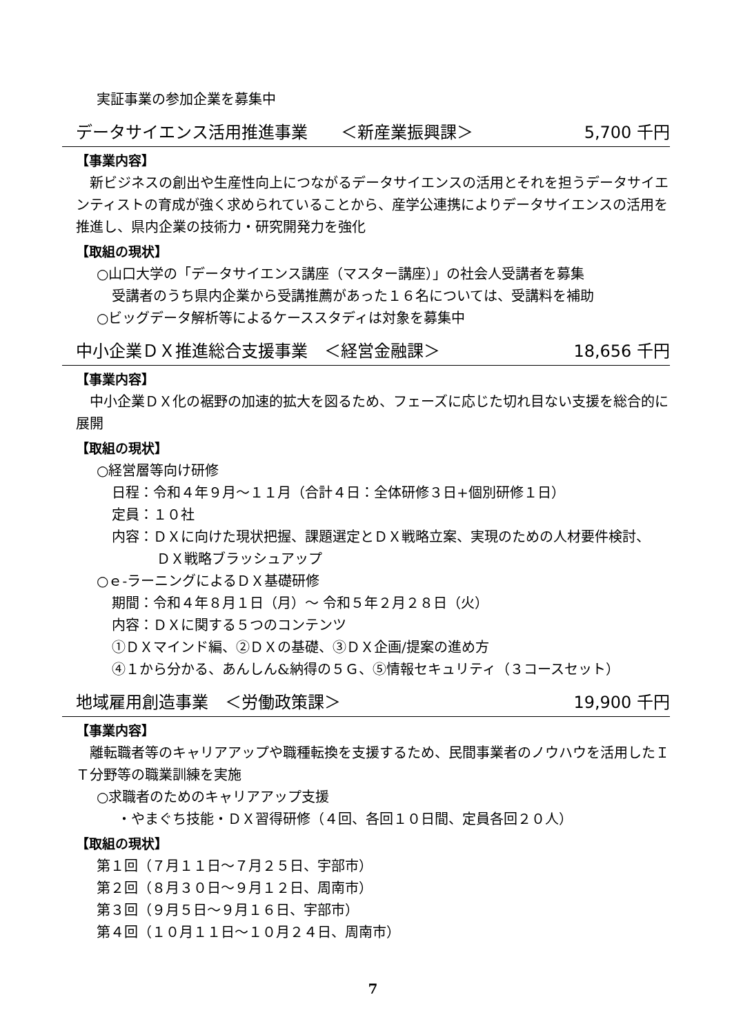実証事業の参加企業を募集中
データサイエンス活用推進事業　　＜新産業振興課＞ 5,700 千円
【事業内容】
　新ビジネスの創出や生産性向上につながるデータサイエンスの活用とそれを担うデータサイエンティストの育成が強く求められていることから、産学公連携によりデータサイエンスの活用を推進し、県内企業の技術力・研究開発力を強化
【取組の現状】
○山口大学の「データサイエンス講座（マスター講座）」の社会人受講者を募集
受講者のうち県内企業から受講推薦があった１６名については、受講料を補助
○ビッグデータ解析等によるケーススタディは対象を募集中
中小企業ＤＸ推進総合支援事業　＜経営金融課＞ 18,656 千円
【事業内容】
　中小企業ＤＸ化の裾野の加速的拡大を図るため、フェーズに応じた切れ目ない支援を総合的に展開
【取組の現状】
○経営層等向け研修
日程：令和４年９月～１１月（合計４日：全体研修３日+個別研修１日）
定員：１０社
内容：ＤＸに向けた現状把握、課題選定とＤＸ戦略立案、実現のための人材要件検討、
ＤＸ戦略ブラッシュアップ
○ｅ-ラーニングによるＤＸ基礎研修
期間：令和４年８月１日（月）～ 令和５年２月２８日（火）
内容：ＤＸに関する５つのコンテンツ
①ＤＸマインド編、②ＤＸの基礎、③ＤＸ企画/提案の進め方
④１から分かる、あんしん&納得の５Ｇ、⑤情報セキュリティ（３コースセット）
地域雇用創造事業　＜労働政策課＞ 19,900 千円
【事業内容】
　離転職者等のキャリアアップや職種転換を支援するため、民間事業者のノウハウを活用したＩＴ分野等の職業訓練を実施
○求職者のためのキャリアアップ支援
・やまぐち技能・ＤＸ習得研修（４回、各回１０日間、定員各回２０人）
【取組の現状】
第１回（７月１１日～７月２５日、宇部市）
第２回（８月３０日～９月１２日、周南市）
第３回（９月５日～９月１６日、宇部市）
第４回（１０月１１日～１０月２４日、周南市）
7